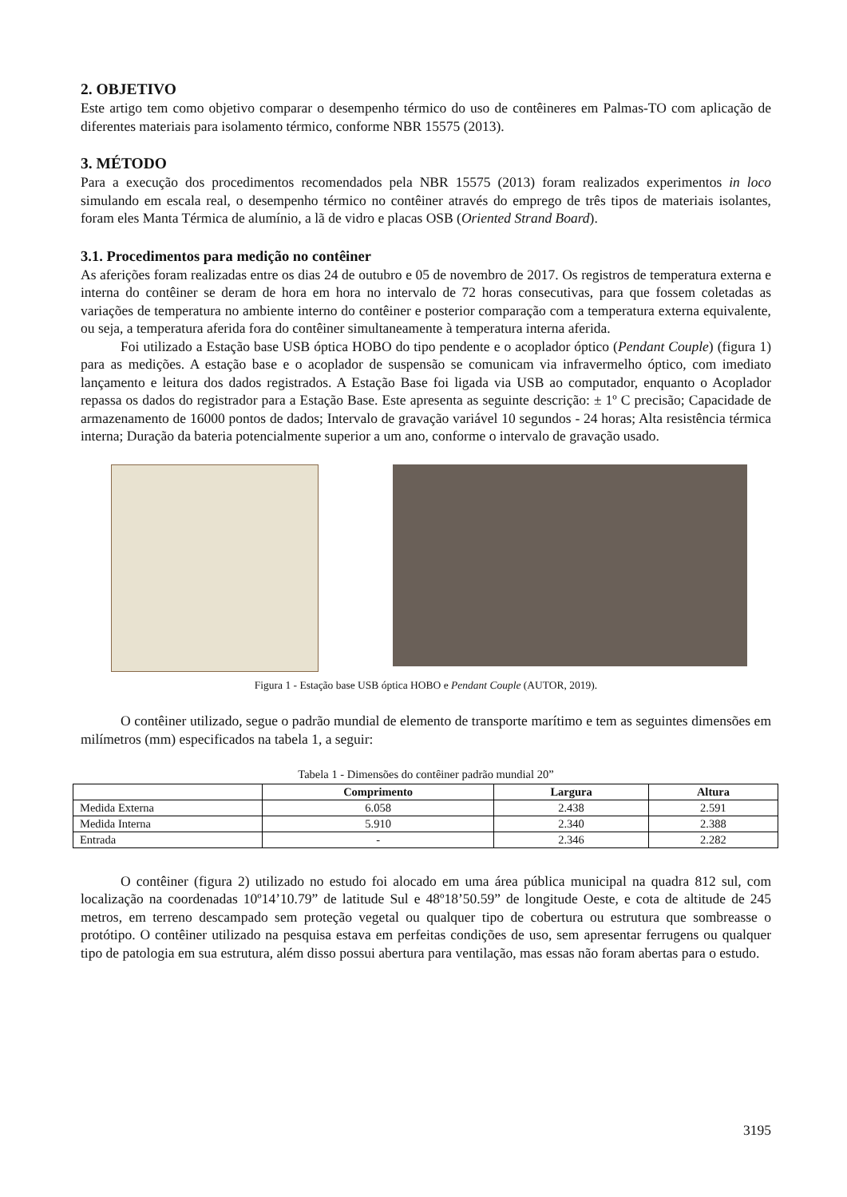2. OBJETIVO
Este artigo tem como objetivo comparar o desempenho térmico do uso de contêineres em Palmas-TO com aplicação de diferentes materiais para isolamento térmico, conforme NBR 15575 (2013).
3. MÉTODO
Para a execução dos procedimentos recomendados pela NBR 15575 (2013) foram realizados experimentos in loco simulando em escala real, o desempenho térmico no contêiner através do emprego de três tipos de materiais isolantes, foram eles Manta Térmica de alumínio, a lã de vidro e placas OSB (Oriented Strand Board).
3.1. Procedimentos para medição no contêiner
As aferições foram realizadas entre os dias 24 de outubro e 05 de novembro de 2017. Os registros de temperatura externa e interna do contêiner se deram de hora em hora no intervalo de 72 horas consecutivas, para que fossem coletadas as variações de temperatura no ambiente interno do contêiner e posterior comparação com a temperatura externa equivalente, ou seja, a temperatura aferida fora do contêiner simultaneamente à temperatura interna aferida.
Foi utilizado a Estação base USB óptica HOBO do tipo pendente e o acoplador óptico (Pendant Couple) (figura 1) para as medições. A estação base e o acoplador de suspensão se comunicam via infravermelho óptico, com imediato lançamento e leitura dos dados registrados. A Estação Base foi ligada via USB ao computador, enquanto o Acoplador repassa os dados do registrador para a Estação Base. Este apresenta as seguinte descrição: ± 1º C precisão; Capacidade de armazenamento de 16000 pontos de dados; Intervalo de gravação variável 10 segundos - 24 horas; Alta resistência térmica interna; Duração da bateria potencialmente superior a um ano, conforme o intervalo de gravação usado.
Figura 1 - Estação base USB óptica HOBO e Pendant Couple (AUTOR, 2019).
O contêiner utilizado, segue o padrão mundial de elemento de transporte marítimo e tem as seguintes dimensões em milímetros (mm) especificados na tabela 1, a seguir:
Tabela 1 - Dimensões do contêiner padrão mundial 20”
| | Comprimento | Largura | Altura |
| --- | --- | --- | --- |
| Medida Externa | 6.058 | 2.438 | 2.591 |
| Medida Interna | 5.910 | 2.340 | 2.388 |
| Entrada | - | 2.346 | 2.282 |
O contêiner (figura 2) utilizado no estudo foi alocado em uma área pública municipal na quadra 812 sul, com localização na coordenadas 10º14’10.79” de latitude Sul e 48º18’50.59” de longitude Oeste, e cota de altitude de 245 metros, em terreno descampado sem proteção vegetal ou qualquer tipo de cobertura ou estrutura que sombreasse o protótipo. O contêiner utilizado na pesquisa estava em perfeitas condições de uso, sem apresentar ferrugens ou qualquer tipo de patologia em sua estrutura, além disso possui abertura para ventilação, mas essas não foram abertas para o estudo.
3195